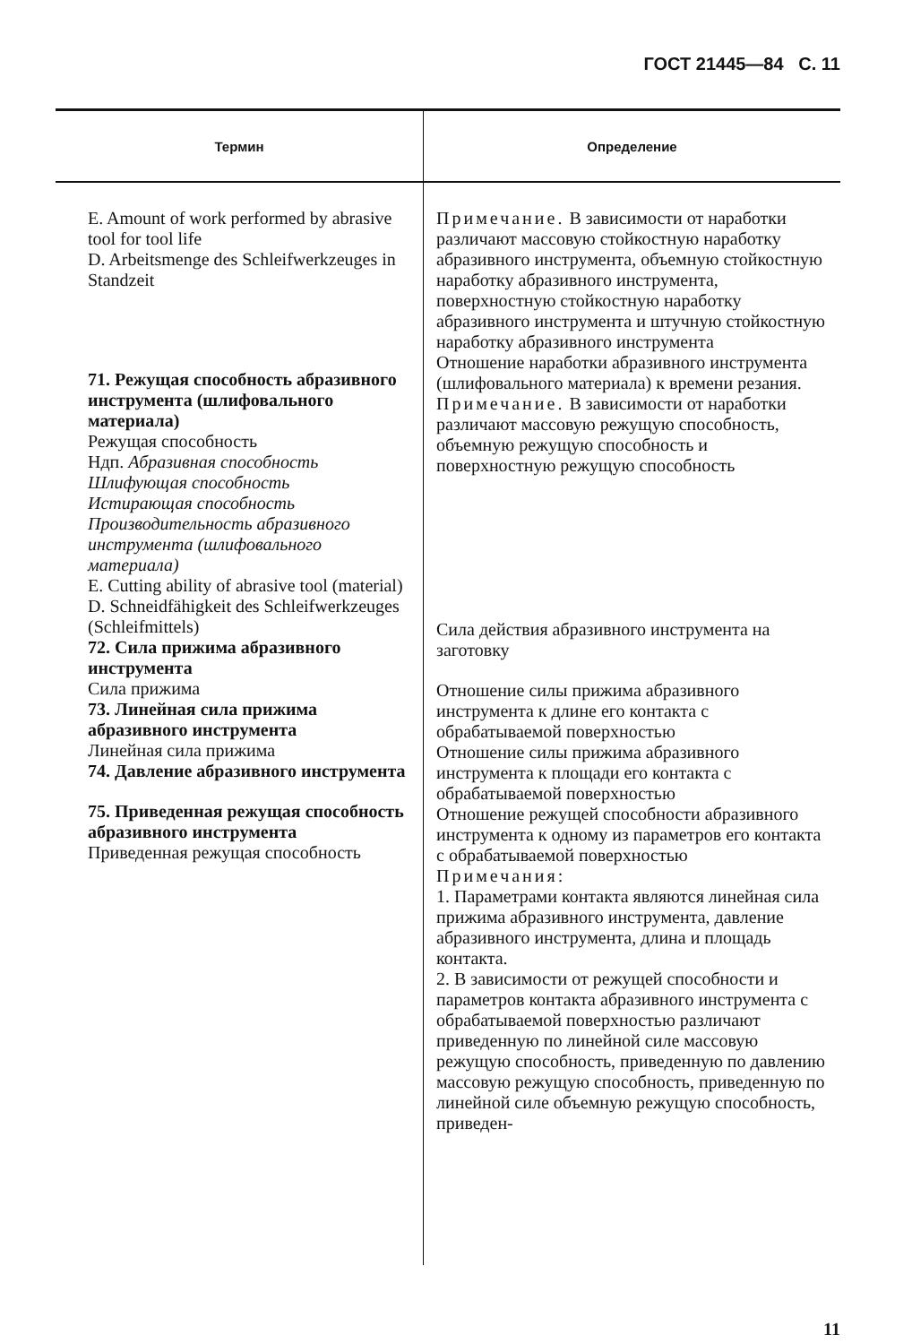ГОСТ 21445—84 С. 11
| Термин | Определение |
| --- | --- |
| E. Amount of work performed by abrasive tool for tool life D. Arbeitsmenge des Schleifwerkzeuges in Standzeit 71. Режущая способность абразивного инструмента (шлифовального материала) Режущая способность Ндп. Абразивная способность Шлифующая способность Истирающая способность Производительность абразивного инструмента (шлифовального материала) E. Cutting ability of abrasive tool (material) D. Schneidfähigkeit des Schleifwerkzeuges (Schleifmittels) 72. Сила прижима абразивного инструмента Сила прижима 73. Линейная сила прижима абразивного инструмента Линейная сила прижима 74. Давление абразивного инструмента 75. Приведенная режущая способность абразивного инструмента Приведенная режущая способность | Примечание. В зависимости от наработки различают массовую стойкостную наработку абразивного инструмента, объемную стойкостную наработку абразивного инструмента, поверхностную стойкостную наработку абразивного инструмента и штучную стойкостную наработку абразивного инструмента Отношение наработки абразивного инструмента (шлифовального материала) к времени резания. Примечание. В зависимости от наработки различают массовую режущую способность, объемную режущую способность и поверхностную режущую способность Сила действия абразивного инструмента на заготовку Отношение силы прижима абразивного инструмента к длине его контакта с обрабатываемой поверхностью Отношение силы прижима абразивного инструмента к площади его контакта с обрабатываемой поверхностью Отношение режущей способности абразивного инструмента к одному из параметров его контакта с обрабатываемой поверхностью Примечания: 1. Параметрами контакта являются линейная сила прижима абразивного инструмента, давление абразивного инструмента, длина и площадь контакта. 2. В зависимости от режущей способности и параметров контакта абразивного инструмента с обрабатываемой поверхностью различают приведенную по линейной силе массовую режущую способность, приведенную по давлению массовую режущую способность, приведенную по линейной силе объемную режущую способность, приведен- |
11